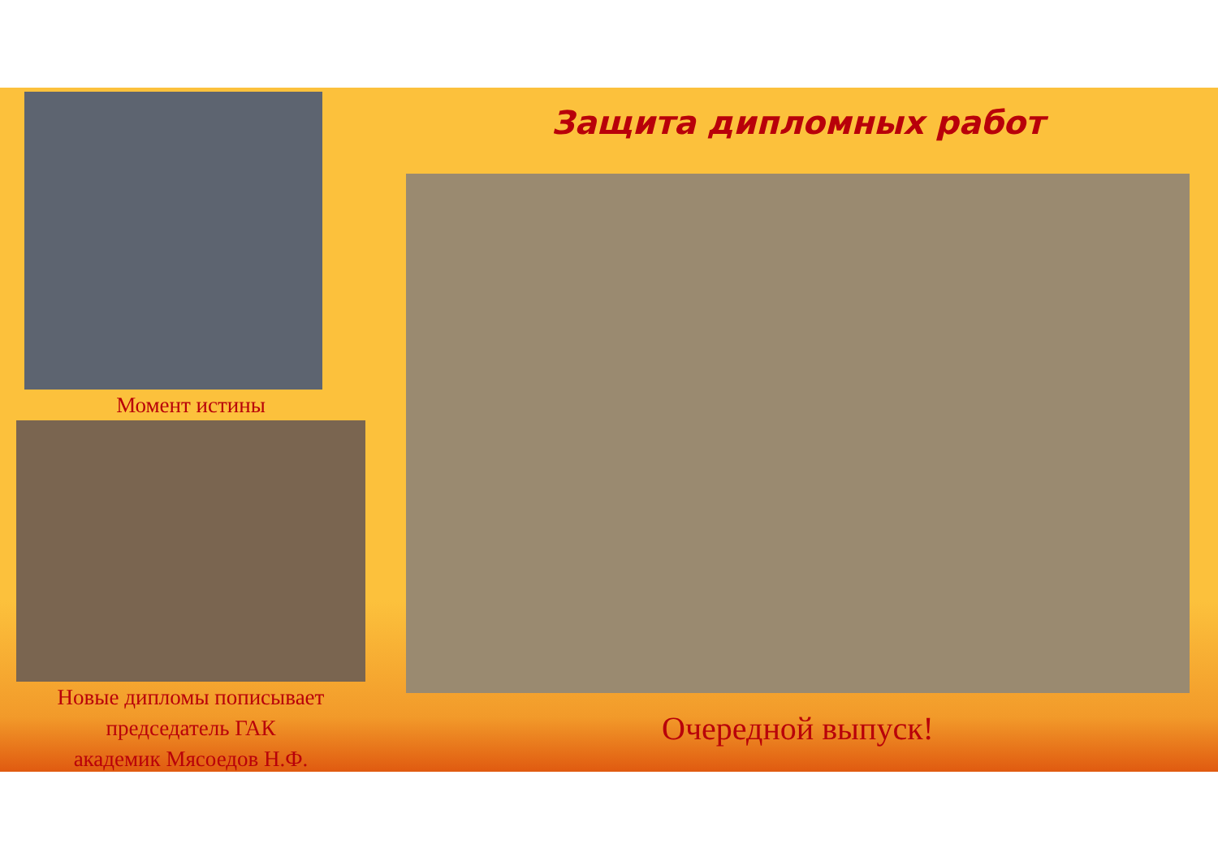Момент истины
Новые дипломы пописывает
председатель ГАК
академик Мясоедов Н.Ф.
Защита дипломных работ
Очередной выпуск!